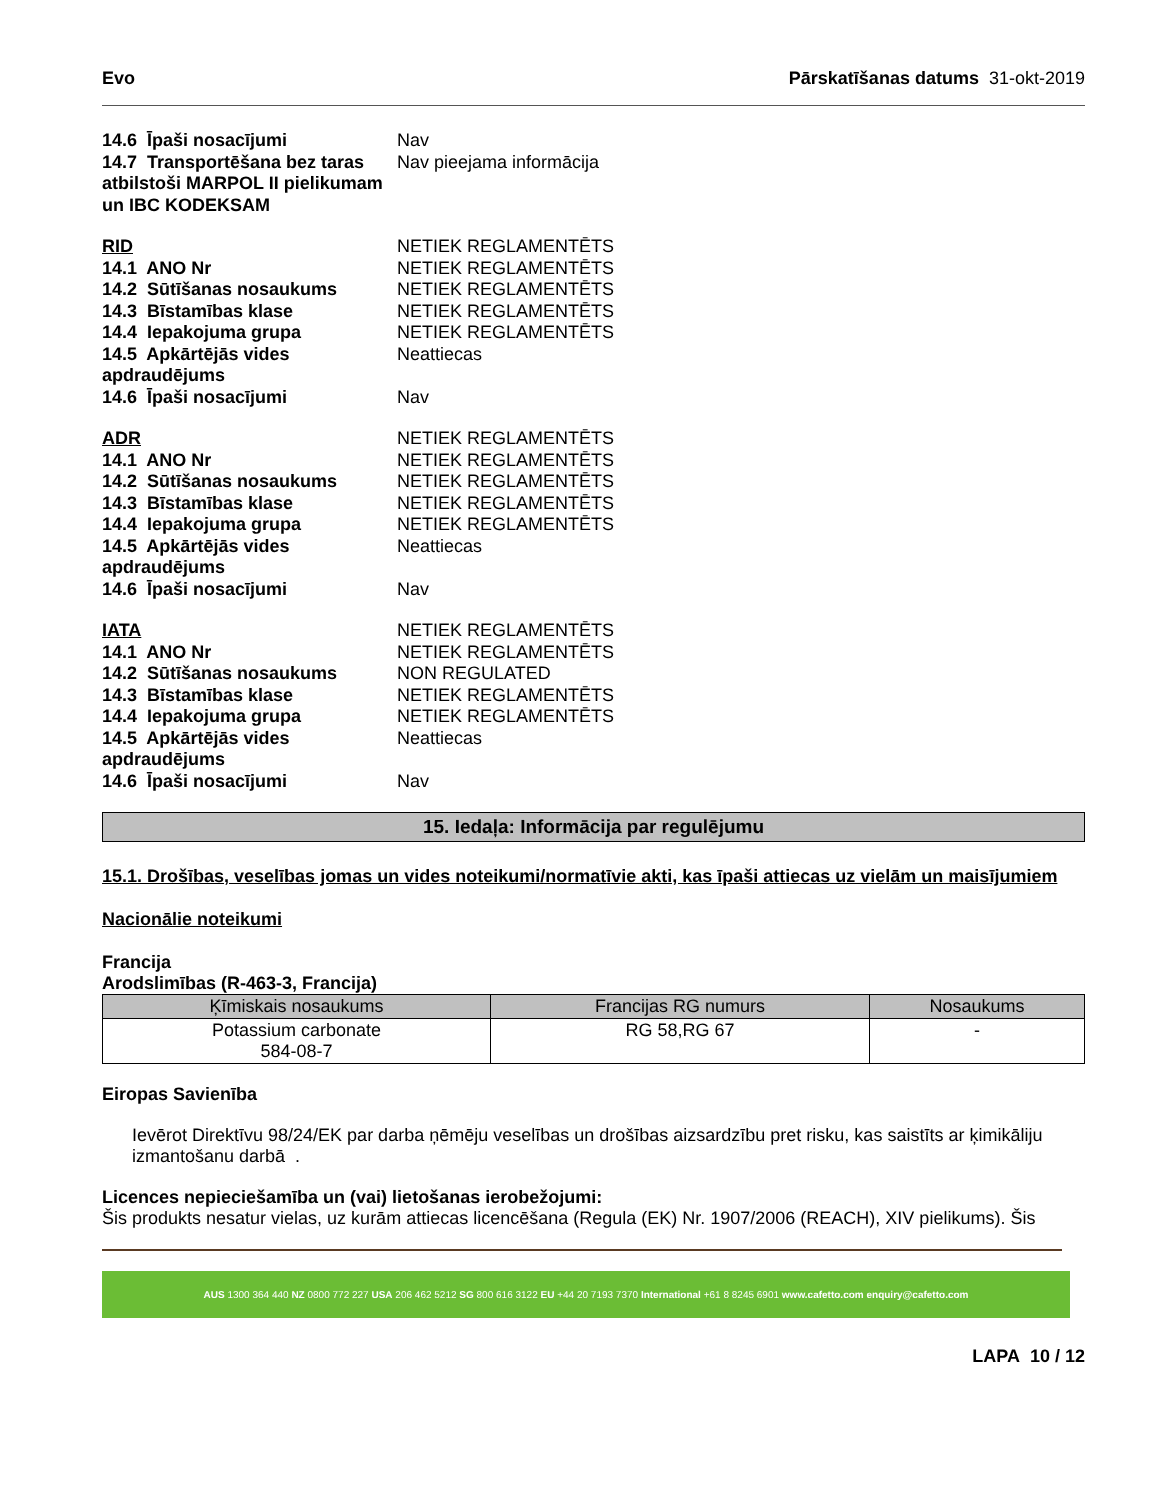Evo Pārskatīšanas datums 31-okt-2019
| 14.6 Īpaši nosacījumi | Nav |
| 14.7 Transportēšana bez taras atbilstoši MARPOL II pielikumam un IBC KODEKSAM | Nav pieejama informācija |
| RID | NETIEK REGLAMENTĒTS |
| 14.1 ANO Nr | NETIEK REGLAMENTĒTS |
| 14.2 Sūtīšanas nosaukums | NETIEK REGLAMENTĒTS |
| 14.3 Bīstamības klase | NETIEK REGLAMENTĒTS |
| 14.4 Iepakojuma grupa | NETIEK REGLAMENTĒTS |
| 14.5 Apkārtējās vides apdraudējums | Neattiecas |
| 14.6 Īpaši nosacījumi | Nav |
| ADR | NETIEK REGLAMENTĒTS |
| 14.1 ANO Nr | NETIEK REGLAMENTĒTS |
| 14.2 Sūtīšanas nosaukums | NETIEK REGLAMENTĒTS |
| 14.3 Bīstamības klase | NETIEK REGLAMENTĒTS |
| 14.4 Iepakojuma grupa | NETIEK REGLAMENTĒTS |
| 14.5 Apkārtējās vides apdraudējums | Neattiecas |
| 14.6 Īpaši nosacījumi | Nav |
| IATA | NETIEK REGLAMENTĒTS |
| 14.1 ANO Nr | NETIEK REGLAMENTĒTS |
| 14.2 Sūtīšanas nosaukums | NON REGULATED |
| 14.3 Bīstamības klase | NETIEK REGLAMENTĒTS |
| 14.4 Iepakojuma grupa | NETIEK REGLAMENTĒTS |
| 14.5 Apkārtējās vides apdraudējums | Neattiecas |
| 14.6 Īpaši nosacījumi | Nav |
15. Iedaļa: Informācija par regulējumu
15.1. Drošības, veselības jomas un vides noteikumi/normatīvie akti, kas īpaši attiecas uz vielām un maisījumiem
Nacionālie noteikumi
Francija
Arodslimības (R-463-3, Francija)
| Ķīmiskais nosaukums | Francijas RG numurs | Nosaukums |
| --- | --- | --- |
| Potassium carbonate 584-08-7 | RG 58,RG 67 | - |
Eiropas Savienība
Ievērot Direktīvu 98/24/EK par darba ņēmēju veselības un drošības aizsardzību pret risku, kas saistīts ar ķimikāliju izmantošanu darbā .
Licences nepieciešamība un (vai) lietošanas ierobežojumi:
Šis produkts nesatur vielas, uz kurām attiecas licencēšana (Regula (EK) Nr. 1907/2006 (REACH), XIV pielikums). Šis
AUS 1300 364 440 NZ 0800 772 227 USA 206 462 5212 SG 800 616 3122 EU +44 20 7193 7370 International +61 8 8245 6901 www.cafetto.com enquiry@cafetto.com
LAPA 10 / 12